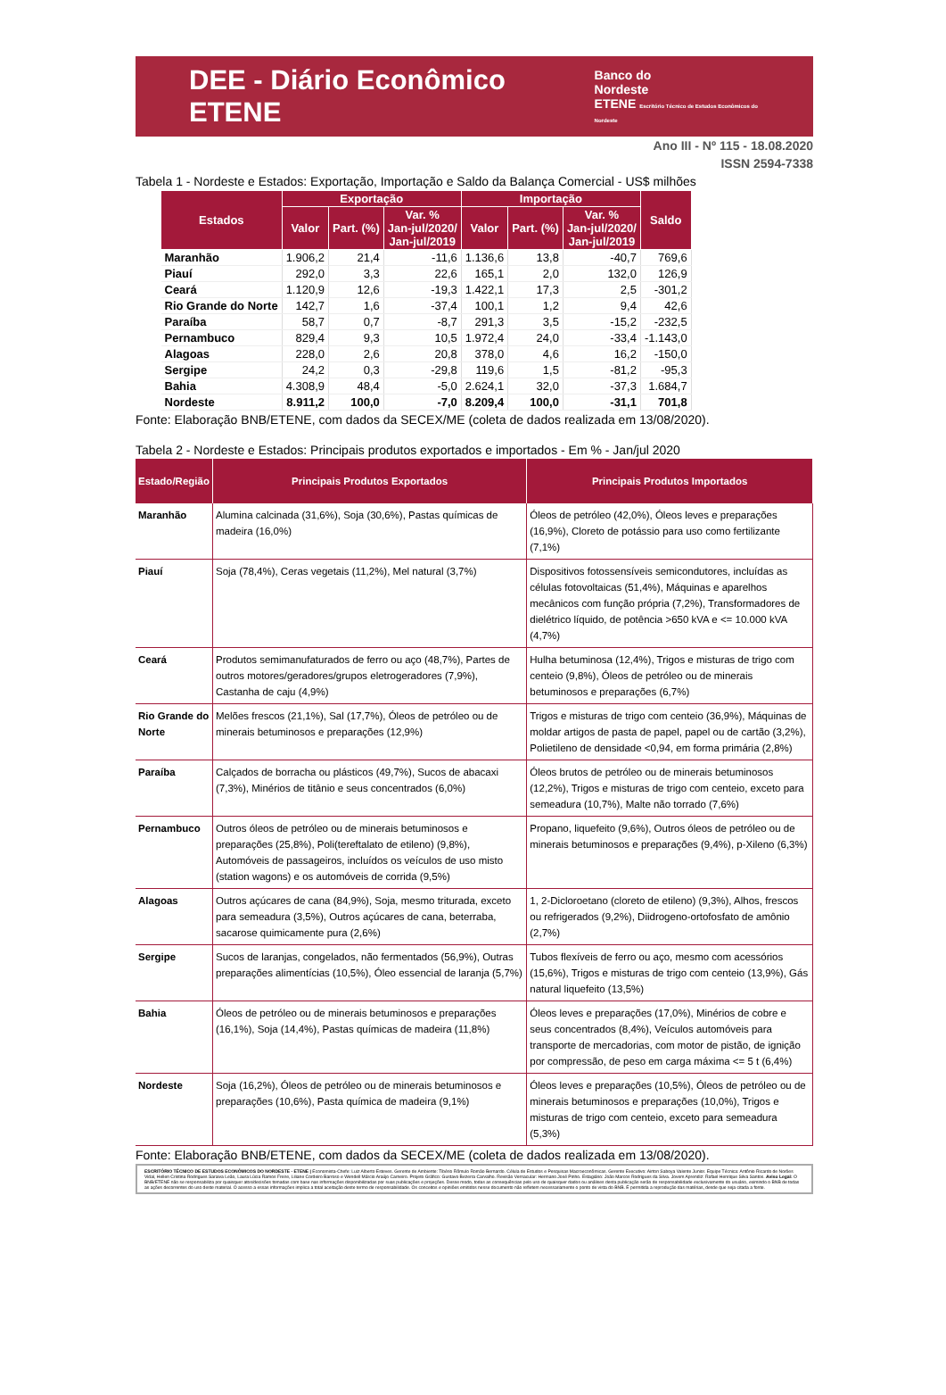DEE - Diário Econômico ETENE
Banco do
Nordeste
ETENE Escritório Técnico de Estudos Econômicos do Nordeste
Ano III - Nº 115 - 18.08.2020
ISSN 2594-7338
Tabela 1 - Nordeste e Estados: Exportação, Importação e Saldo da Balança Comercial - US$ milhões
| Estados | Exportação | | | Importação | | | Saldo |
| --- | --- | --- | --- | --- | --- | --- | --- |
| | Valor | Part. (%) | Var. % Jan-jul/2020/ Jan-jul/2019 | Valor | Part. (%) | Var. % Jan-jul/2020/ Jan-jul/2019 | |
| Maranhão | 1.906,2 | 21,4 | -11,6 | 1.136,6 | 13,8 | -40,7 | 769,6 |
| Piauí | 292,0 | 3,3 | 22,6 | 165,1 | 2,0 | 132,0 | 126,9 |
| Ceará | 1.120,9 | 12,6 | -19,3 | 1.422,1 | 17,3 | 2,5 | -301,2 |
| Rio Grande do Norte | 142,7 | 1,6 | -37,4 | 100,1 | 1,2 | 9,4 | 42,6 |
| Paraíba | 58,7 | 0,7 | -8,7 | 291,3 | 3,5 | -15,2 | -232,5 |
| Pernambuco | 829,4 | 9,3 | 10,5 | 1.972,4 | 24,0 | -33,4 | -1.143,0 |
| Alagoas | 228,0 | 2,6 | 20,8 | 378,0 | 4,6 | 16,2 | -150,0 |
| Sergipe | 24,2 | 0,3 | -29,8 | 119,6 | 1,5 | -81,2 | -95,3 |
| Bahia | 4.308,9 | 48,4 | -5,0 | 2.624,1 | 32,0 | -37,3 | 1.684,7 |
| Nordeste | 8.911,2 | 100,0 | -7,0 | 8.209,4 | 100,0 | -31,1 | 701,8 |
Fonte: Elaboração BNB/ETENE, com dados da SECEX/ME (coleta de dados realizada em 13/08/2020).
Tabela 2 - Nordeste e Estados: Principais produtos exportados e importados - Em % - Jan/jul 2020
| Estado/Região | Principais Produtos Exportados | Principais Produtos Importados |
| --- | --- | --- |
| Maranhão | Alumina calcinada (31,6%), Soja (30,6%), Pastas químicas de madeira (16,0%) | Óleos de petróleo (42,0%), Óleos leves e preparações (16,9%), Cloreto de potássio para uso como fertilizante (7,1%) |
| Piauí | Soja (78,4%), Ceras vegetais (11,2%), Mel natural (3,7%) | Dispositivos fotossensíveis semicondutores, incluídas as células fotovoltaicas (51,4%), Máquinas e aparelhos mecânicos com função própria (7,2%), Transformadores de dielétrico líquido, de potência >650 kVA e <= 10.000 kVA (4,7%) |
| Ceará | Produtos semimanufaturados de ferro ou aço (48,7%), Partes de outros motores/geradores/grupos eletrogeradores (7,9%), Castanha de caju (4,9%) | Hulha betuminosa (12,4%), Trigos e misturas de trigo com centeio (9,8%), Óleos de petróleo ou de minerais betuminosos e preparações (6,7%) |
| Rio Grande do Norte | Melões frescos (21,1%), Sal (17,7%), Óleos de petróleo ou de minerais betuminosos e preparações (12,9%) | Trigos e misturas de trigo com centeio (36,9%), Máquinas de moldar artigos de pasta de papel, papel ou de cartão (3,2%), Polietileno de densidade <0,94, em forma primária (2,8%) |
| Paraíba | Calçados de borracha ou plásticos (49,7%), Sucos de abacaxi (7,3%), Minérios de titânio e seus concentrados (6,0%) | Óleos brutos de petróleo ou de minerais betuminosos (12,2%), Trigos e misturas de trigo com centeio, exceto para semeadura (10,7%), Malte não torrado (7,6%) |
| Pernambuco | Outros óleos de petróleo ou de minerais betuminosos e preparações (25,8%), Poli(tereftalato de etileno) (9,8%), Automóveis de passageiros, incluídos os veículos de uso misto (station wagons) e os automóveis de corrida (9,5%) | Propano, liquefeito (9,6%), Outros óleos de petróleo ou de minerais betuminosos e preparações (9,4%), p-Xileno (6,3%) |
| Alagoas | Outros açúcares de cana (84,9%), Soja, mesmo triturada, exceto para semeadura (3,5%), Outros açúcares de cana, beterraba, sacarose quimicamente pura (2,6%) | 1, 2-Dicloroetano (cloreto de etileno) (9,3%), Alhos, frescos ou refrigerados (9,2%), Diidrogeno-ortofosfato de amônio (2,7%) |
| Sergipe | Sucos de laranjas, congelados, não fermentados (56,9%), Outras preparações alimentícias (10,5%), Óleo essencial de laranja (5,7%) | Tubos flexíveis de ferro ou aço, mesmo com acessórios (15,6%), Trigos e misturas de trigo com centeio (13,9%), Gás natural liquefeito (13,5%) |
| Bahia | Óleos de petróleo ou de minerais betuminosos e preparações (16,1%), Soja (14,4%), Pastas químicas de madeira (11,8%) | Óleos leves e preparações (17,0%), Minérios de cobre e seus concentrados (8,4%), Veículos automóveis para transporte de mercadorias, com motor de pistão, de ignição por compressão, de peso em carga máxima <= 5 t (6,4%) |
| Nordeste | Soja (16,2%), Óleos de petróleo ou de minerais betuminosos e preparações (10,6%), Pasta química de madeira (9,1%) | Óleos leves e preparações (10,5%), Óleos de petróleo ou de minerais betuminosos e preparações (10,0%), Trigos e misturas de trigo com centeio, exceto para semeadura (5,3%) |
Fonte: Elaboração BNB/ETENE, com dados da SECEX/ME (coleta de dados realizada em 13/08/2020).
ESCRITÓRIO TÉCNICO DE ESTUDOS ECONÔMICOS DO NORDESTE - ETENE | Economista-Chefe: Luiz Alberto Esteves. Gerente de Ambiente: Tibério Rômulo Romão Bernardo. Célula de Estudos e Pesquisas Macroeconômicas. Gerente Executivo: Airton Saboya Valente Junior. Equipe Técnica: Antônio Ricardo de Norões Vidal, Hellen Cristina Rodrigues Saraiva Leão, Laura Lúcia Ramos Freire, Liliane Cordeiro Barroso e Wendell Márcio Araújo Carneiro. Projeto Gráfico: Gustavo Bezerra Carvalho. Revisão Vernacular: Hermano José Pinho. Estagiário: João Marcos Rodrigues da Silva. Jovem Aprendiz: Rafael Henrique Silva Santos. Aviso Legal: O BNB/ETENE não se responsabiliza por quaisquer atos/decisões tomadas com base nas informações disponibilizadas por suas publicações e projeções. Desse modo, todas as consequências pelo uso de quaisquer dados ou análises desta publicação serão de responsabilidade exclusivamente do usuário, eximindo o BNB de todas as ações decorrentes do uso deste material. O acesso a essas informações implica a total aceitação deste termo de responsabilidade. Os conceitos e opiniões emitidos nesse documento não refletem necessariamente o ponto de vista do BNB. É permitida a reprodução das matérias, desde que seja citada a fonte.